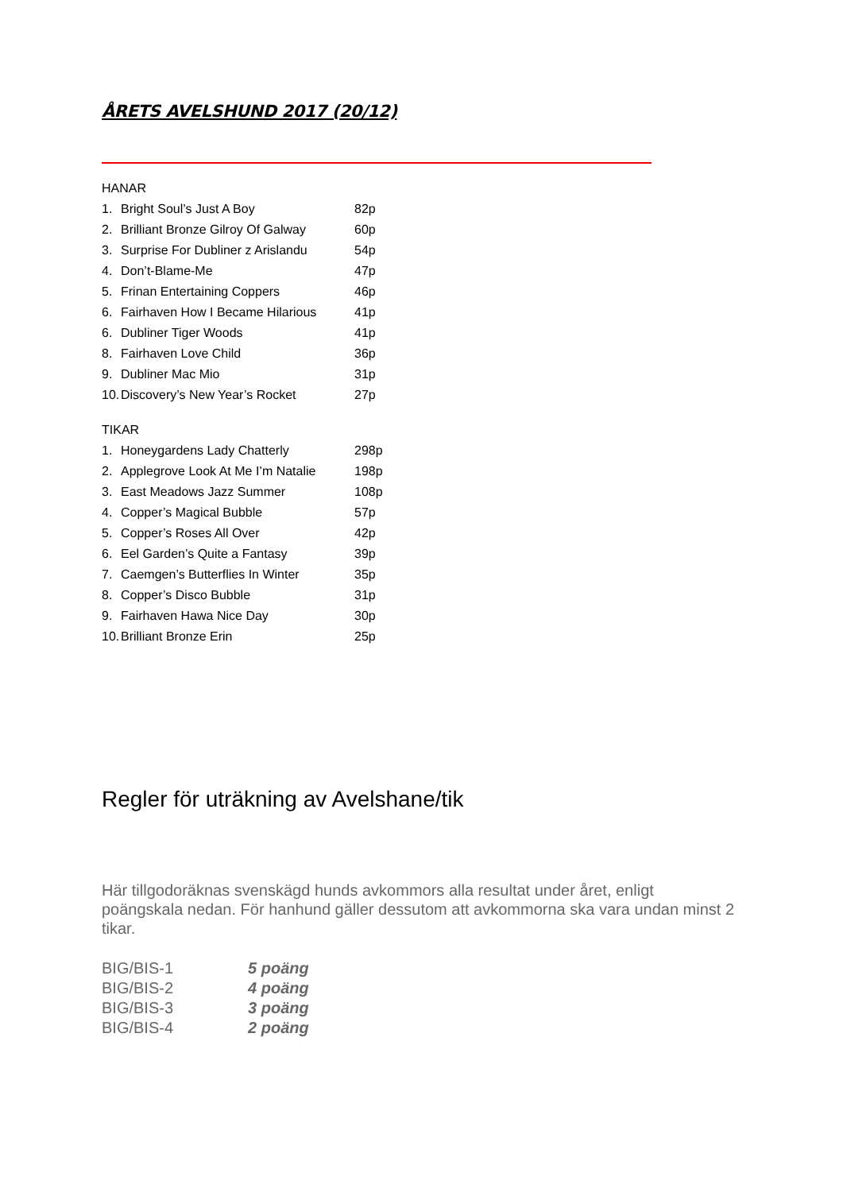ÅRETS AVELSHUND 2017 (20/12)
HANAR
1. Bright Soul’s Just A Boy 82p
2. Brilliant Bronze Gilroy Of Galway 60p
3. Surprise For Dubliner z Arislandu 54p
4. Don’t-Blame-Me 47p
5. Frinan Entertaining Coppers 46p
6. Fairhaven How I Became Hilarious 41p
6. Dubliner Tiger Woods 41p
8. Fairhaven Love Child 36p
9. Dubliner Mac Mio 31p
10. Discovery’s New Year’s Rocket 27p
TIKAR
1. Honeygardens Lady Chatterly 298p
2. Applegrove Look At Me I’m Natalie 198p
3. East Meadows Jazz Summer 108p
4. Copper’s Magical Bubble 57p
5. Copper’s Roses All Over 42p
6. Eel Garden’s Quite a Fantasy 39p
7. Caemgen’s Butterflies In Winter 35p
8. Copper’s Disco Bubble 31p
9. Fairhaven Hawa Nice Day 30p
10. Brilliant Bronze Erin 25p
Regler för uträkning av Avelshane/tik
Här tillgodoräknas svenskägd hunds avkommors alla resultat under året, enligt poängskala nedan. För hanhund gäller dessutom att avkommorna ska vara undan minst 2 tikar.
| BIG/BIS-1 | 5 poäng |
| BIG/BIS-2 | 4 poäng |
| BIG/BIS-3 | 3 poäng |
| BIG/BIS-4 | 2 poäng |